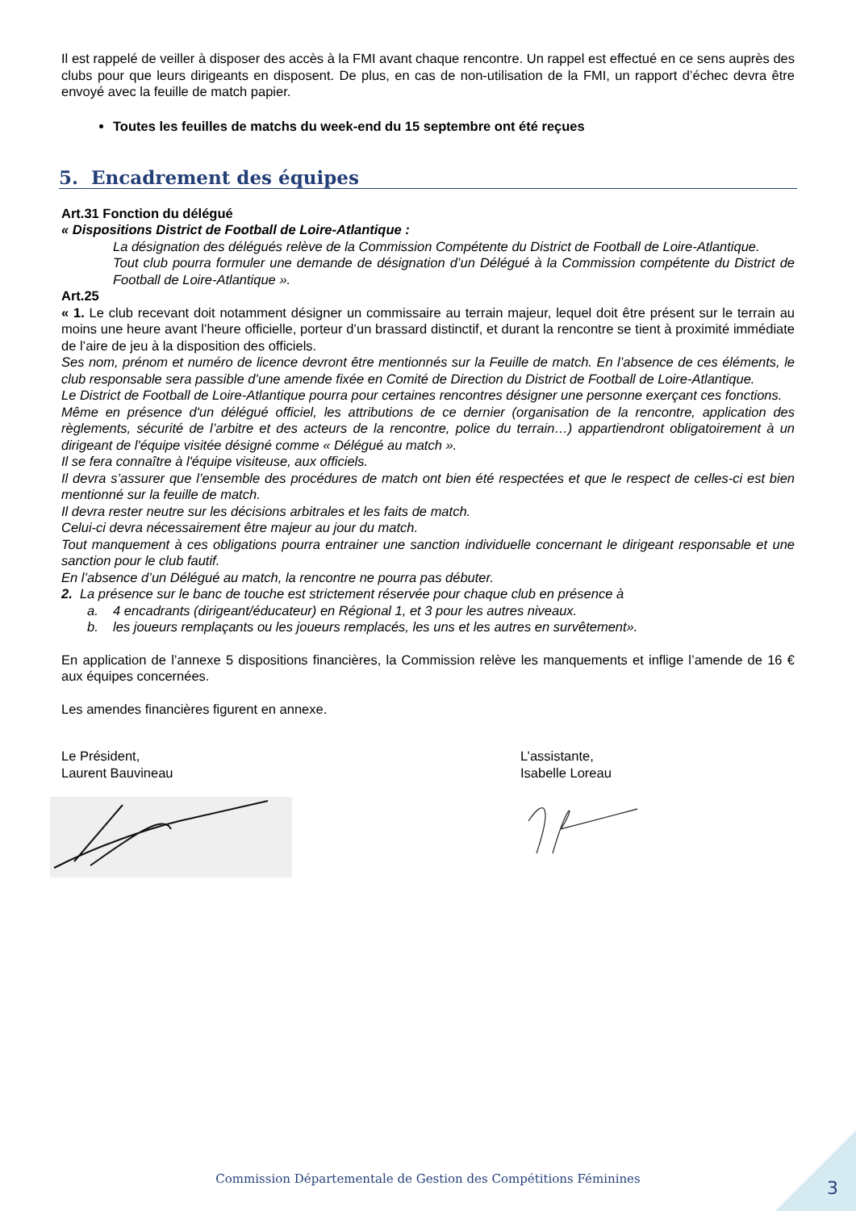Il est rappelé de veiller à disposer des accès à la FMI avant chaque rencontre. Un rappel est effectué en ce sens auprès des clubs pour que leurs dirigeants en disposent. De plus, en cas de non-utilisation de la FMI, un rapport d’échec devra être envoyé avec la feuille de match papier.
Toutes les feuilles de matchs du week-end du 15 septembre ont été reçues
5. Encadrement des équipes
Art.31 Fonction du délégué
« Dispositions District de Football de Loire-Atlantique :
La désignation des délégués relève de la Commission Compétente du District de Football de Loire-Atlantique.
Tout club pourra formuler une demande de désignation d’un Délégué à la Commission compétente du District de Football de Loire-Atlantique ».
Art.25
« 1. Le club recevant doit notamment désigner un commissaire au terrain majeur, lequel doit être présent sur le terrain au moins une heure avant l’heure officielle, porteur d’un brassard distinctif, et durant la rencontre se tient à proximité immédiate de l’aire de jeu à la disposition des officiels.
Ses nom, prénom et numéro de licence devront être mentionnés sur la Feuille de match. En l’absence de ces éléments, le club responsable sera passible d’une amende fixée en Comité de Direction du District de Football de Loire-Atlantique.
Le District de Football de Loire-Atlantique pourra pour certaines rencontres désigner une personne exerçant ces fonctions.
Même en présence d'un délégué officiel, les attributions de ce dernier (organisation de la rencontre, application des règlements, sécurité de l’arbitre et des acteurs de la rencontre, police du terrain…) appartiendront obligatoirement à un dirigeant de l'équipe visitée désigné comme « Délégué au match ».
Il se fera connaître à l'équipe visiteuse, aux officiels.
Il devra s’assurer que l’ensemble des procédures de match ont bien été respectées et que le respect de celles-ci est bien mentionné sur la feuille de match.
Il devra rester neutre sur les décisions arbitrales et les faits de match.
Celui-ci devra nécessairement être majeur au jour du match.
Tout manquement à ces obligations pourra entrainer une sanction individuelle concernant le dirigeant responsable et une sanction pour le club fautif.
En l’absence d’un Délégué au match, la rencontre ne pourra pas débuter.
2. La présence sur le banc de touche est strictement réservée pour chaque club en présence à
a. 4 encadrants (dirigeant/éducateur) en Régional 1, et 3 pour les autres niveaux.
b. les joueurs remplaçants ou les joueurs remplacés, les uns et les autres en survêtement».
En application de l’annexe 5 dispositions financières, la Commission relève les manquements et inflige l’amende de 16 € aux équipes concernées.
Les amendes financières figurent en annexe.
Le Président,
Laurent Bauvineau
L’assistante,
Isabelle Loreau
Commission Départementale de Gestion des Compétitions Féminines
3